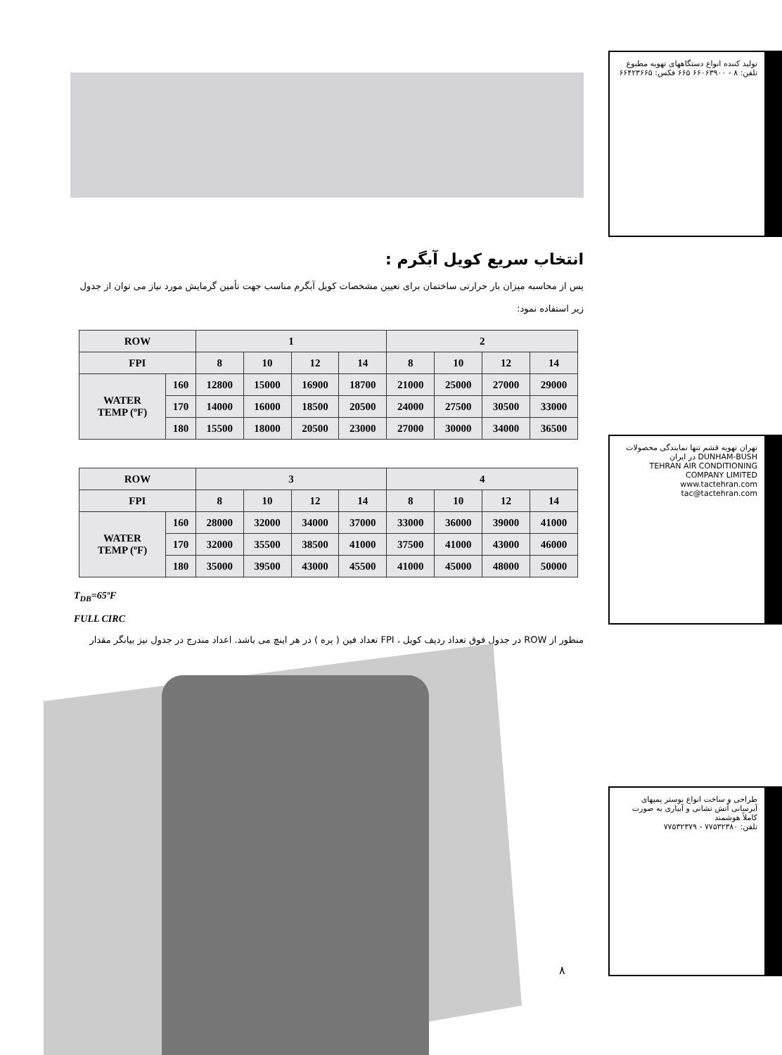انتخاب سریع کویل آبگرم :
پس از محاسبه میزان بار حرارتی ساختمان برای تعیین مشخصات کویل آبگرم مناسب جهت تأمین گرمایش مورد نیاز می توان از جدول زیر استفاده نمود:
| ROW | | 1 | | | | 2 | | | |
| --- | --- | --- | --- | --- | --- | --- | --- | --- | --- |
| FPI | | 8 | 10 | 12 | 14 | 8 | 10 | 12 | 14 |
| WATER TEMP (ºF) | 160 | 12800 | 15000 | 16900 | 18700 | 21000 | 25000 | 27000 | 29000 |
| | 170 | 14000 | 16000 | 18500 | 20500 | 24000 | 27500 | 30500 | 33000 |
| | 180 | 15500 | 18000 | 20500 | 23000 | 27000 | 30000 | 34000 | 36500 |
| ROW | | 3 | | | | 4 | | | |
| --- | --- | --- | --- | --- | --- | --- | --- | --- | --- |
| FPI | | 8 | 10 | 12 | 14 | 8 | 10 | 12 | 14 |
| WATER TEMP (ºF) | 160 | 28000 | 32000 | 34000 | 37000 | 33000 | 36000 | 39000 | 41000 |
| | 170 | 32000 | 35500 | 38500 | 41000 | 37500 | 41000 | 43000 | 46000 |
| | 180 | 35000 | 39500 | 43000 | 45500 | 41000 | 45000 | 48000 | 50000 |
T<sub>DB</sub>=65ºF
FULL CIRC
منظور از ROW در جدول فوق تعداد ردیف کویل ، FPI تعداد فین ( پره ) در هر اینچ می باشد. اعداد مندرج در جدول نیز بیانگر مقدار
۸
تولید کننده انواع دستگاههای تهویه مطبوع
تلفن: ۸ - ۶۶۰۶۳۹۰۰ ۶۶۵ فکس: ۶۶۴۲۳۶۶۵
تهران تهویه قشم تنها نمایندگی محصولات DUNHAM-BUSH در ایران
TEHRAN AIR CONDITIONING COMPANY LIMITED
www.tactehran.com tac@tactehran.com
طراحی و ساخت انواع بوستر پمپهای آبرسانی آتش نشانی و آبیاری به صورت کاملاً هوشمند
تلفن: ۷۷۵۳۲۳۸۰ - ۷۷۵۳۲۳۷۹